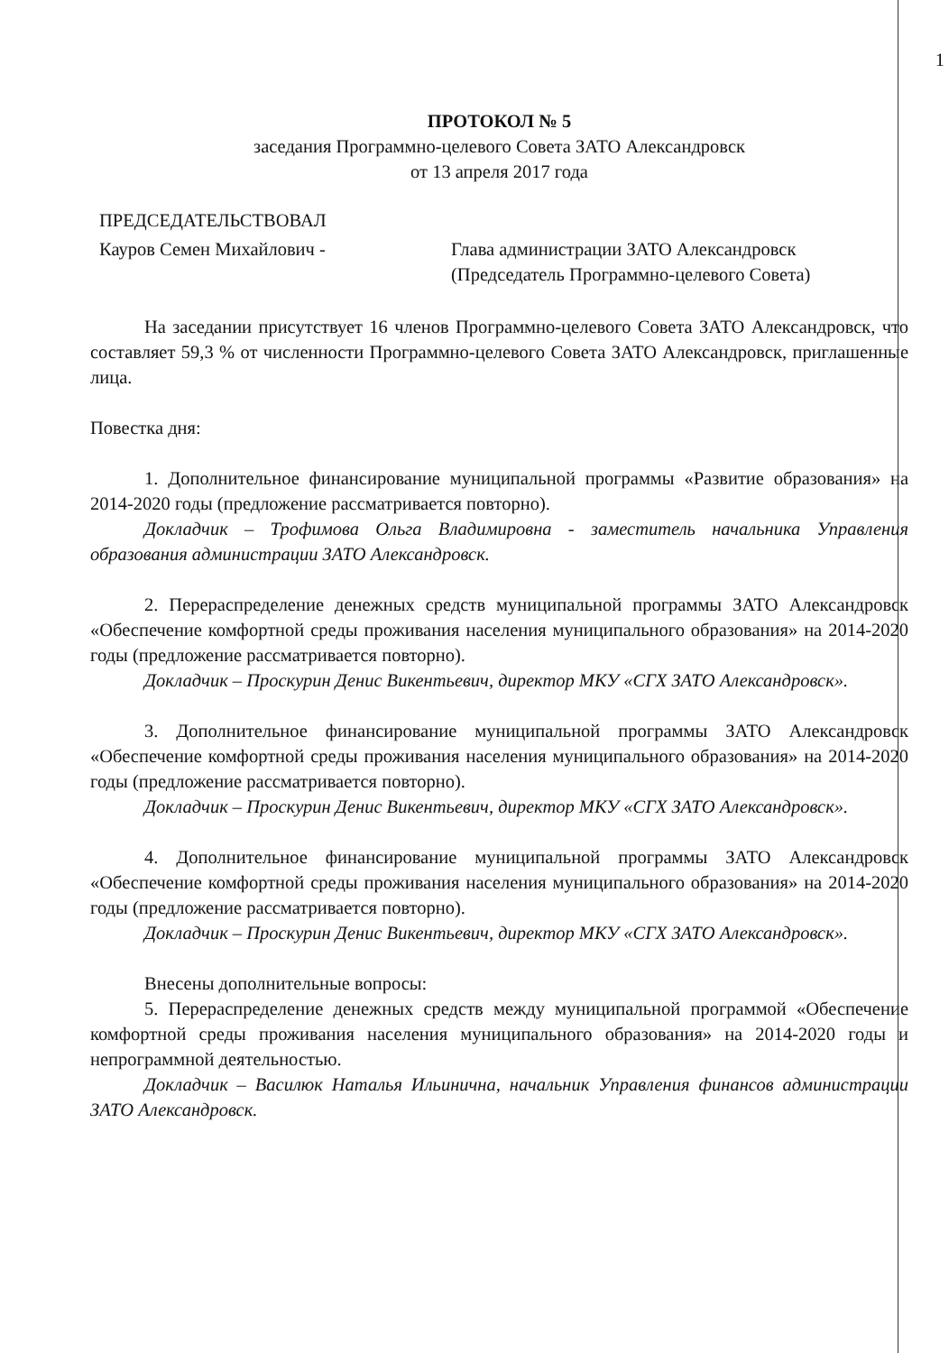1
ПРОТОКОЛ № 5
заседания Программно-целевого Совета ЗАТО Александровск
от 13 апреля 2017 года
ПРЕДСЕДАТЕЛЬСТВОВАЛ
Кауров Семен Михайлович - Глава администрации ЗАТО Александровск
(Председатель Программно-целевого Совета)
На заседании присутствует 16 членов Программно-целевого Совета ЗАТО Александровск, что составляет 59,3 % от численности Программно-целевого Совета ЗАТО Александровск, приглашенные лица.
Повестка дня:
1. Дополнительное финансирование муниципальной программы «Развитие образования» на 2014-2020 годы (предложение рассматривается повторно).
Докладчик – Трофимова Ольга Владимировна - заместитель начальника Управления образования администрации ЗАТО Александровск.
2. Перераспределение денежных средств муниципальной программы ЗАТО Александровск «Обеспечение комфортной среды проживания населения муниципального образования» на 2014-2020 годы (предложение рассматривается повторно).
Докладчик – Проскурин Денис Викентьевич, директор МКУ «СГХ ЗАТО Александровск».
3. Дополнительное финансирование муниципальной программы ЗАТО Александровск «Обеспечение комфортной среды проживания населения муниципального образования» на 2014-2020 годы (предложение рассматривается повторно).
Докладчик – Проскурин Денис Викентьевич, директор МКУ «СГХ ЗАТО Александровск».
4. Дополнительное финансирование муниципальной программы ЗАТО Александровск «Обеспечение комфортной среды проживания населения муниципального образования» на 2014-2020 годы (предложение рассматривается повторно).
Докладчик – Проскурин Денис Викентьевич, директор МКУ «СГХ ЗАТО Александровск».
Внесены дополнительные вопросы:
5. Перераспределение денежных средств между муниципальной программой «Обеспечение комфортной среды проживания населения муниципального образования» на 2014-2020 годы и непрограммной деятельностью.
Докладчик – Василюк Наталья Ильинична, начальник Управления финансов администрации ЗАТО Александровск.